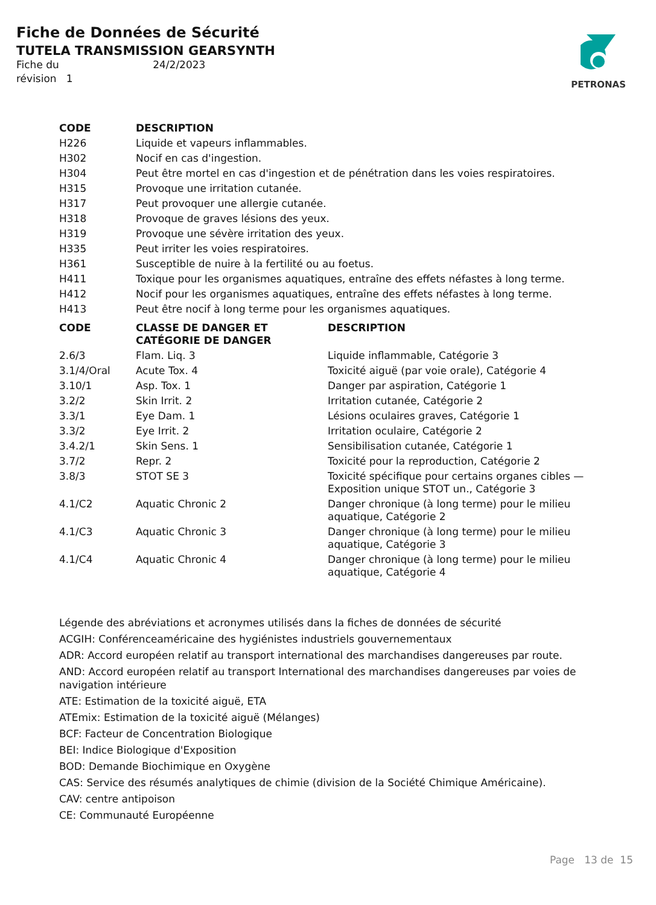Fiche de Données de Sécurité
TUTELA TRANSMISSION GEARSYNTH
Fiche du 24/2/2023
révision 1
PETRONAS
| CODE | DESCRIPTION |
| --- | --- |
| H226 | Liquide et vapeurs inflammables. |
| H302 | Nocif en cas d'ingestion. |
| H304 | Peut être mortel en cas d'ingestion et de pénétration dans les voies respiratoires. |
| H315 | Provoque une irritation cutanée. |
| H317 | Peut provoquer une allergie cutanée. |
| H318 | Provoque de graves lésions des yeux. |
| H319 | Provoque une sévère irritation des yeux. |
| H335 | Peut irriter les voies respiratoires. |
| H361 | Susceptible de nuire à la fertilité ou au foetus. |
| H411 | Toxique pour les organismes aquatiques, entraîne des effets néfastes à long terme. |
| H412 | Nocif pour les organismes aquatiques, entraîne des effets néfastes à long terme. |
| H413 | Peut être nocif à long terme pour les organismes aquatiques. |
| CODE | CLASSE DE DANGER ET CATÉGORIE DE DANGER | DESCRIPTION |
| --- | --- | --- |
| 2.6/3 | Flam. Liq. 3 | Liquide inflammable, Catégorie 3 |
| 3.1/4/Oral | Acute Tox. 4 | Toxicité aiguë (par voie orale), Catégorie 4 |
| 3.10/1 | Asp. Tox. 1 | Danger par aspiration, Catégorie 1 |
| 3.2/2 | Skin Irrit. 2 | Irritation cutanée, Catégorie 2 |
| 3.3/1 | Eye Dam. 1 | Lésions oculaires graves, Catégorie 1 |
| 3.3/2 | Eye Irrit. 2 | Irritation oculaire, Catégorie 2 |
| 3.4.2/1 | Skin Sens. 1 | Sensibilisation cutanée, Catégorie 1 |
| 3.7/2 | Repr. 2 | Toxicité pour la reproduction, Catégorie 2 |
| 3.8/3 | STOT SE 3 | Toxicité spécifique pour certains organes cibles — Exposition unique STOT un., Catégorie 3 |
| 4.1/C2 | Aquatic Chronic 2 | Danger chronique (à long terme) pour le milieu aquatique, Catégorie 2 |
| 4.1/C3 | Aquatic Chronic 3 | Danger chronique (à long terme) pour le milieu aquatique, Catégorie 3 |
| 4.1/C4 | Aquatic Chronic 4 | Danger chronique (à long terme) pour le milieu aquatique, Catégorie 4 |
Légende des abréviations et acronymes utilisés dans la fiches de données de sécurité
ACGIH: Conférenceaméricaine des hygiénistes industriels gouvernementaux
ADR: Accord européen relatif au transport international des marchandises dangereuses par route.
AND: Accord européen relatif au transport International des marchandises dangereuses par voies de navigation intérieure
ATE: Estimation de la toxicité aiguë, ETA
ATEmix: Estimation de la toxicité aiguë (Mélanges)
BCF: Facteur de Concentration Biologique
BEI: Indice Biologique d'Exposition
BOD: Demande Biochimique en Oxygène
CAS: Service des résumés analytiques de chimie (division de la Société Chimique Américaine).
CAV: centre antipoison
CE: Communauté Européenne
Page 13 de 15